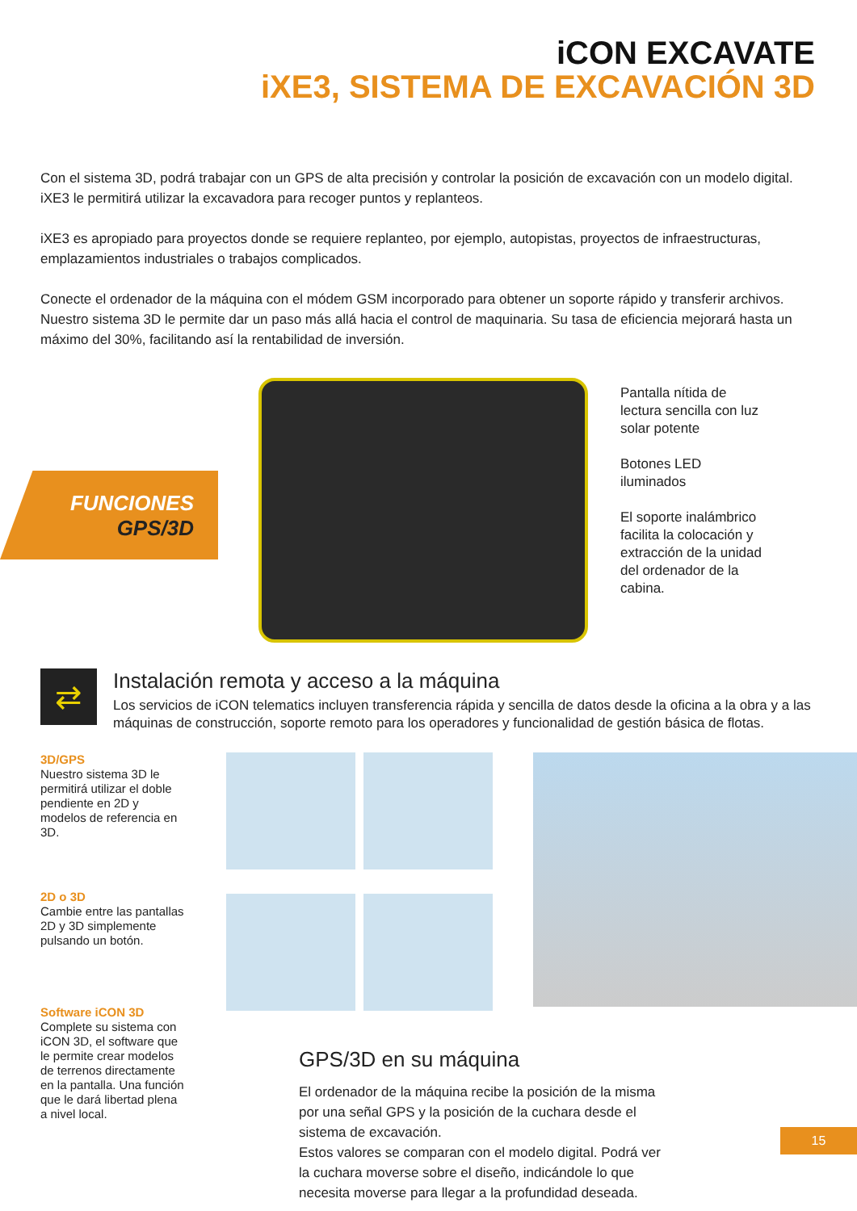iCON EXCAVATE
iXE3, SISTEMA DE EXCAVACIÓN 3D
Con el sistema 3D, podrá trabajar con un GPS de alta precisión y controlar la posición de excavación con un modelo digital. iXE3 le permitirá utilizar la excavadora para recoger puntos y replanteos.
iXE3 es apropiado para proyectos donde se requiere replanteo, por ejemplo, autopistas, proyectos de infraestructuras, emplazamientos industriales o trabajos complicados.
Conecte el ordenador de la máquina con el módem GSM incorporado para obtener un soporte rápido y transferir archivos. Nuestro sistema 3D le permite dar un paso más allá hacia el control de maquinaria. Su tasa de eficiencia mejorará hasta un máximo del 30%, facilitando así la rentabilidad de inversión.
FUNCIONES
GPS/3D
Pantalla nítida de lectura sencilla con luz solar potente
Botones LED iluminados
El soporte inalámbrico facilita la colocación y extracción de la unidad del ordenador de la cabina.
⇄
Instalación remota y acceso a la máquina
Los servicios de iCON telematics incluyen transferencia rápida y sencilla de datos desde la oficina a la obra y a las máquinas de construcción, soporte remoto para los operadores y funcionalidad de gestión básica de flotas.
3D/GPS
Nuestro sistema 3D le permitirá utilizar el doble pendiente en 2D y modelos de referencia en 3D.
2D o 3D
Cambie entre las pantallas 2D y 3D simplemente pulsando un botón.
Software iCON 3D
Complete su sistema con iCON 3D, el software que le permite crear modelos de terrenos directamente en la pantalla. Una función que le dará libertad plena a nivel local.
GPS/3D en su máquina
El ordenador de la máquina recibe la posición de la misma por una señal GPS y la posición de la cuchara desde el sistema de excavación.
Estos valores se comparan con el modelo digital. Podrá ver la cuchara moverse sobre el diseño, indicándole lo que necesita moverse para llegar a la profundidad deseada.
15